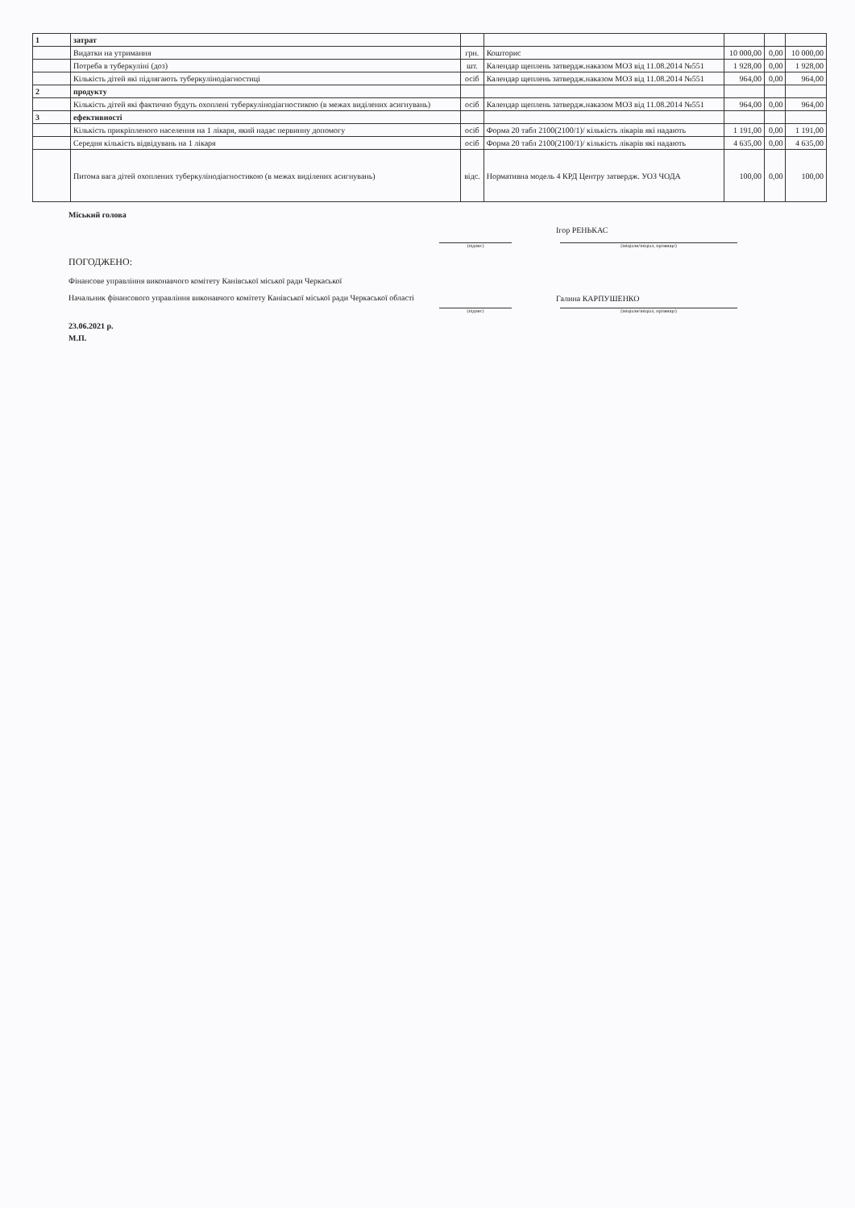| 1 | затрат | | | | | |
| | Видатки на утримання | грн. | Кошторис | 10 000,00 | 0,00 | 10 000,00 |
| | Потреба в туберкуліні (доз) | шт. | Календар щеплень затвердж.наказом МОЗ від 11.08.2014 №551 | 1 928,00 | 0,00 | 1 928,00 |
| | Кількість дітей які підлягають туберкулінодіагностиці | осіб | Календар щеплень затвердж.наказом МОЗ від 11.08.2014 №551 | 964,00 | 0,00 | 964,00 |
| 2 | продукту | | | | | |
| | Кількість дітей які фактично будуть охоплені туберкулінодіагностикою (в межах виділених асигнувань) | осіб | Календар щеплень затвердж.наказом МОЗ від 11.08.2014 №551 | 964,00 | 0,00 | 964,00 |
| 3 | ефективності | | | | | |
| | Кількість прикріпленого населення на 1 лікаря, який надає первинну допомогу | осіб | Форма 20 табл 2100(2100/1)/ кількість лікарів які надають | 1 191,00 | 0,00 | 1 191,00 |
| | Середня кількість відвідувань на 1 лікаря | осіб | Форма 20 табл 2100(2100/1)/ кількість лікарів які надають | 4 635,00 | 0,00 | 4 635,00 |
| | Питома вага дітей охоплених туберкулінодіагностикою (в межах виділених асигнувань) | відс. | Нормативна модель 4 КРД Центру затвердж. УОЗ ЧОДА | 100,00 | 0,00 | 100,00 |
Міський голова
Ігор РЕНЬКАС
(підпис) (ініціали/ініціал, прізвище)
ПОГОДЖЕНО:
Фінансове управління виконавчого комітету Канівської міської ради Черкаської
Начальник фінансового управління виконавчого комітету Канівської міської ради Черкаської області
Галина КАРПУШЕНКО
(підпис) (ініціали/ініціал, прізвище)
23.06.2021 р.
М.П.